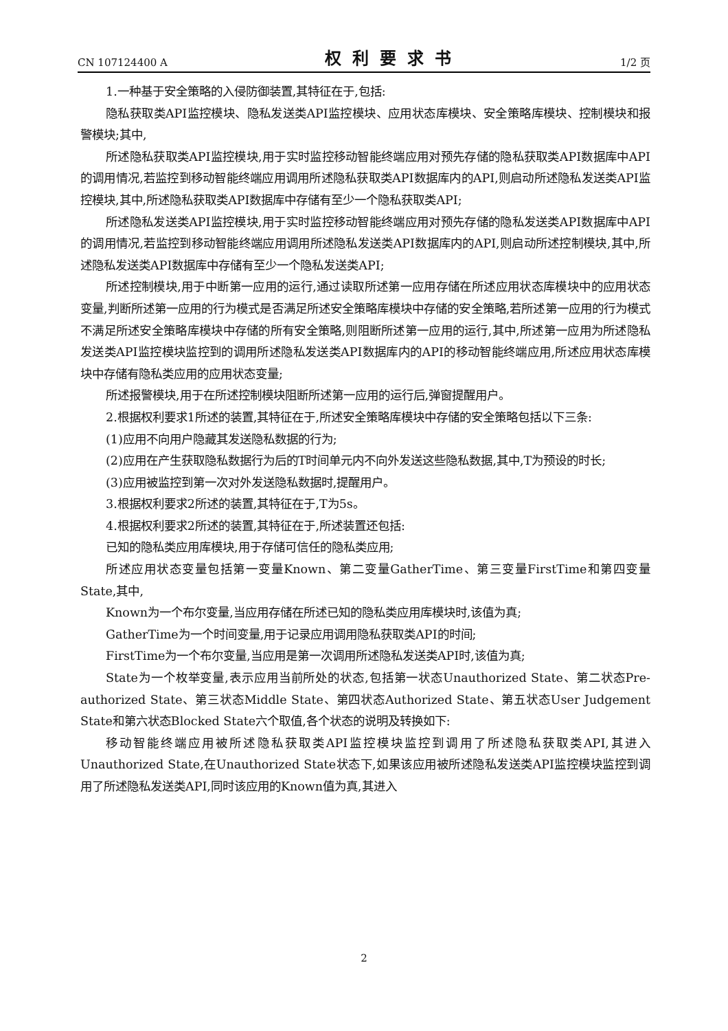CN 107124400 A 权利要求书 1/2 页
1.一种基于安全策略的入侵防御装置,其特征在于,包括:
隐私获取类API监控模块、隐私发送类API监控模块、应用状态库模块、安全策略库模块、控制模块和报警模块;其中,
所述隐私获取类API监控模块,用于实时监控移动智能终端应用对预先存储的隐私获取类API数据库中API的调用情况,若监控到移动智能终端应用调用所述隐私获取类API数据库内的API,则启动所述隐私发送类API监控模块,其中,所述隐私获取类API数据库中存储有至少一个隐私获取类API;
所述隐私发送类API监控模块,用于实时监控移动智能终端应用对预先存储的隐私发送类API数据库中API的调用情况,若监控到移动智能终端应用调用所述隐私发送类API数据库内的API,则启动所述控制模块,其中,所述隐私发送类API数据库中存储有至少一个隐私发送类API;
所述控制模块,用于中断第一应用的运行,通过读取所述第一应用存储在所述应用状态库模块中的应用状态变量,判断所述第一应用的行为模式是否满足所述安全策略库模块中存储的安全策略,若所述第一应用的行为模式不满足所述安全策略库模块中存储的所有安全策略,则阻断所述第一应用的运行,其中,所述第一应用为所述隐私发送类API监控模块监控到的调用所述隐私发送类API数据库内的API的移动智能终端应用,所述应用状态库模块中存储有隐私类应用的应用状态变量;
所述报警模块,用于在所述控制模块阻断所述第一应用的运行后,弹窗提醒用户。
2.根据权利要求1所述的装置,其特征在于,所述安全策略库模块中存储的安全策略包括以下三条:
(1)应用不向用户隐藏其发送隐私数据的行为;
(2)应用在产生获取隐私数据行为后的T时间单元内不向外发送这些隐私数据,其中,T为预设的时长;
(3)应用被监控到第一次对外发送隐私数据时,提醒用户。
3.根据权利要求2所述的装置,其特征在于,T为5s。
4.根据权利要求2所述的装置,其特征在于,所述装置还包括:
已知的隐私类应用库模块,用于存储可信任的隐私类应用;
所述应用状态变量包括第一变量Known、第二变量GatherTime、第三变量FirstTime和第四变量State,其中,
Known为一个布尔变量,当应用存储在所述已知的隐私类应用库模块时,该值为真;
GatherTime为一个时间变量,用于记录应用调用隐私获取类API的时间;
FirstTime为一个布尔变量,当应用是第一次调用所述隐私发送类API时,该值为真;
State为一个枚举变量,表示应用当前所处的状态,包括第一状态Unauthorized State、第二状态Pre-authorized State、第三状态Middle State、第四状态Authorized State、第五状态User Judgement State和第六状态Blocked State六个取值,各个状态的说明及转换如下:
移动智能终端应用被所述隐私获取类API监控模块监控到调用了所述隐私获取类API,其进入Unauthorized State,在Unauthorized State状态下,如果该应用被所述隐私发送类API监控模块监控到调用了所述隐私发送类API,同时该应用的Known值为真,其进入
2